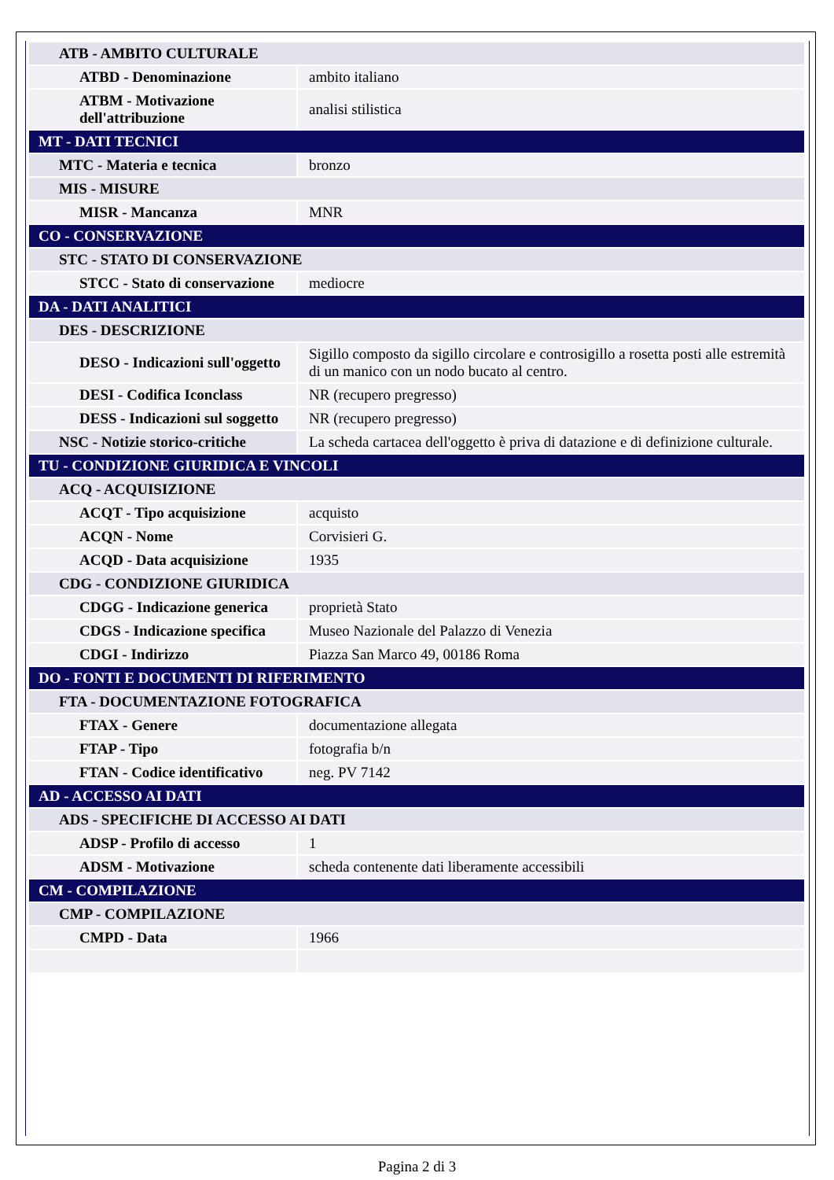| ATB - AMBITO CULTURALE | |
| ATBD - Denominazione | ambito italiano |
| ATBM - Motivazione dell'attribuzione | analisi stilistica |
| MT - DATI TECNICI | |
| MTC - Materia e tecnica | bronzo |
| MIS - MISURE | |
| MISR - Mancanza | MNR |
| CO - CONSERVAZIONE | |
| STC - STATO DI CONSERVAZIONE | |
| STCC - Stato di conservazione | mediocre |
| DA - DATI ANALITICI | |
| DES - DESCRIZIONE | |
| DESO - Indicazioni sull'oggetto | Sigillo composto da sigillo circolare e controsigillo a rosetta posti alle estremità di un manico con un nodo bucato al centro. |
| DESI - Codifica Iconclass | NR (recupero pregresso) |
| DESS - Indicazioni sul soggetto | NR (recupero pregresso) |
| NSC - Notizie storico-critiche | La scheda cartacea dell'oggetto è priva di datazione e di definizione culturale. |
| TU - CONDIZIONE GIURIDICA E VINCOLI | |
| ACQ - ACQUISIZIONE | |
| ACQT - Tipo acquisizione | acquisto |
| ACQN - Nome | Corvisieri G. |
| ACQD - Data acquisizione | 1935 |
| CDG - CONDIZIONE GIURIDICA | |
| CDGG - Indicazione generica | proprietà Stato |
| CDGS - Indicazione specifica | Museo Nazionale del Palazzo di Venezia |
| CDGI - Indirizzo | Piazza San Marco 49, 00186 Roma |
| DO - FONTI E DOCUMENTI DI RIFERIMENTO | |
| FTA - DOCUMENTAZIONE FOTOGRAFICA | |
| FTAX - Genere | documentazione allegata |
| FTAP - Tipo | fotografia b/n |
| FTAN - Codice identificativo | neg. PV 7142 |
| AD - ACCESSO AI DATI | |
| ADS - SPECIFICHE DI ACCESSO AI DATI | |
| ADSP - Profilo di accesso | 1 |
| ADSM - Motivazione | scheda contenente dati liberamente accessibili |
| CM - COMPILAZIONE | |
| CMP - COMPILAZIONE | |
| CMPD - Data | 1966 |
Pagina 2 di 3